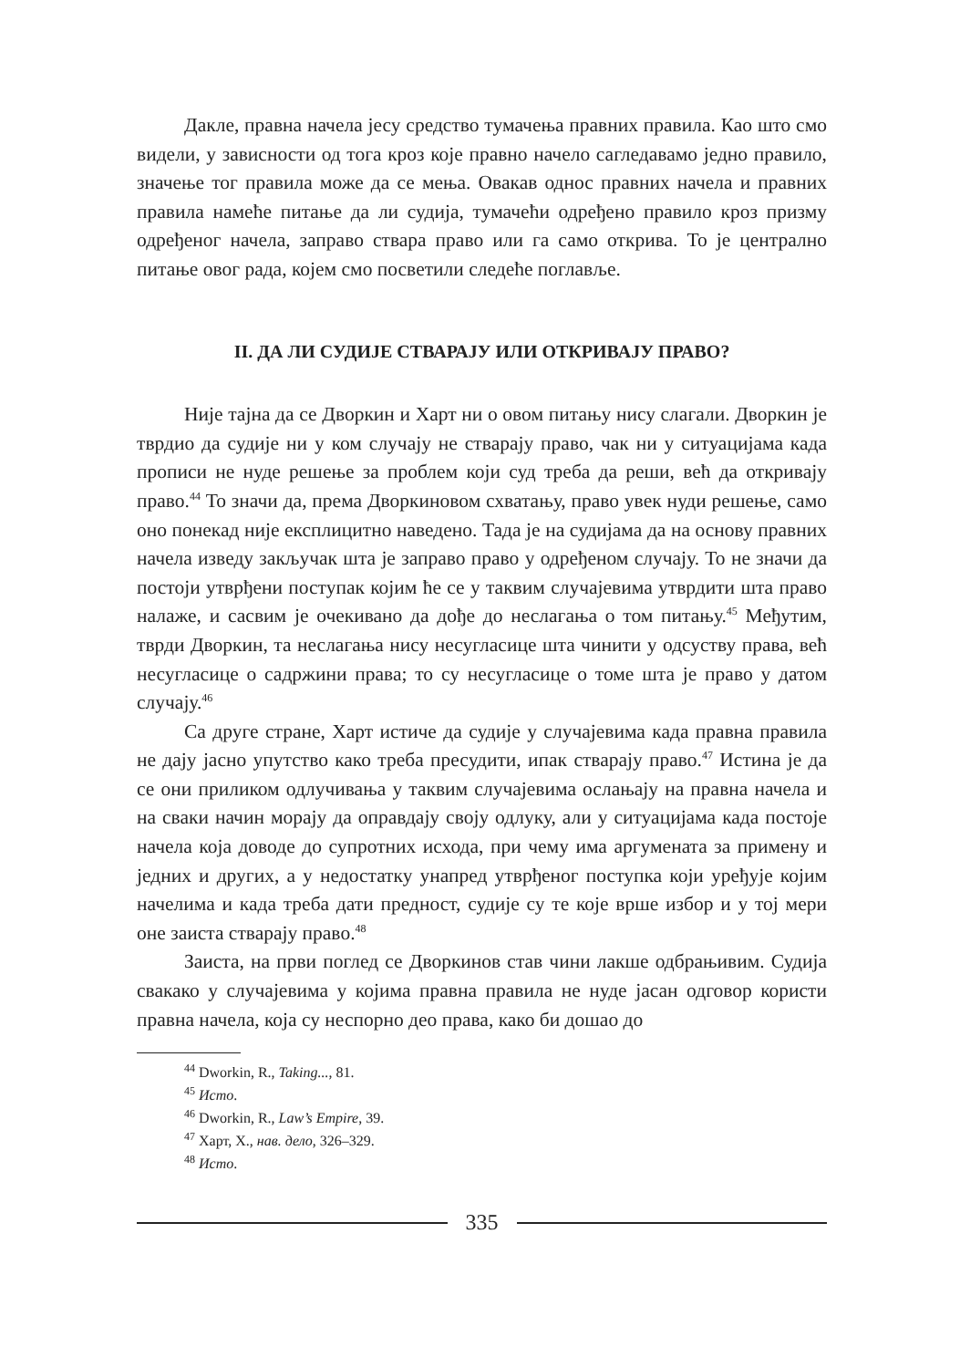Дакле, правна начела јесу средство тумачења правних правила. Као што смо видели, у зависности од тога кроз које правно начело сагледавамо једно правило, значење тог правила може да се мења. Овакав однос правних начела и правних правила намеће питање да ли судија, тумачећи одређено правило кроз призму одређеног начела, заправо ствара право или га само открива. То је централно питање овог рада, којем смо посветили следеће поглавље.
II. ДА ЛИ СУДИЈЕ СТВАРАЈУ ИЛИ ОТКРИВАЈУ ПРАВО?
Није тајна да се Дворкин и Харт ни о овом питању нису слагали. Дворкин је тврдио да судије ни у ком случају не стварају право, чак ни у ситуацијама када прописи не нуде решење за проблем који суд треба да реши, већ да откривају право.<sup>44</sup> То значи да, према Дворкиновом схватању, право увек нуди решење, само оно понекад није експлицитно наведено. Тада је на судијама да на основу правних начела изведу закључак шта је заправо право у одређеном случају. То не значи да постоји утврђени поступак којим ће се у таквим случајевима утврдити шта право налаже, и сасвим је очекивано да дође до неслагања о том питању.<sup>45</sup> Међутим, тврди Дворкин, та неслагања нису несугласице шта чинити у одсуству права, већ несугласице о садржини права; то су несугласице о томе шта је право у датом случају.<sup>46</sup>
Са друге стране, Харт истиче да судије у случајевима када правна правила не дају јасно упутство како треба пресудити, ипак стварају право.<sup>47</sup> Истина је да се они приликом одлучивања у таквим случајевима ослањају на правна начела и на сваки начин морају да оправдају своју одлуку, али у ситуацијама када постоје начела која доводе до супротних исхода, при чему има аргумената за примену и једних и других, а у недостатку унапред утврђеног поступка који уређује којим начелима и када треба дати предност, судије су те које врше избор и у тој мери оне заиста стварају право.<sup>48</sup>
Заиста, на први поглед се Дворкинов став чини лакше одбрањивим. Судија свакако у случајевима у којима правна правила не нуде јасан одговор користи правна начела, која су неспорно део права, како би дошао до
<sup>44</sup> Dworkin, R., Taking..., 81.
<sup>45</sup> Исто.
<sup>46</sup> Dworkin, R., Law’s Empire, 39.
<sup>47</sup> Харт, Х., нав. дело, 326–329.
<sup>48</sup> Исто.
335